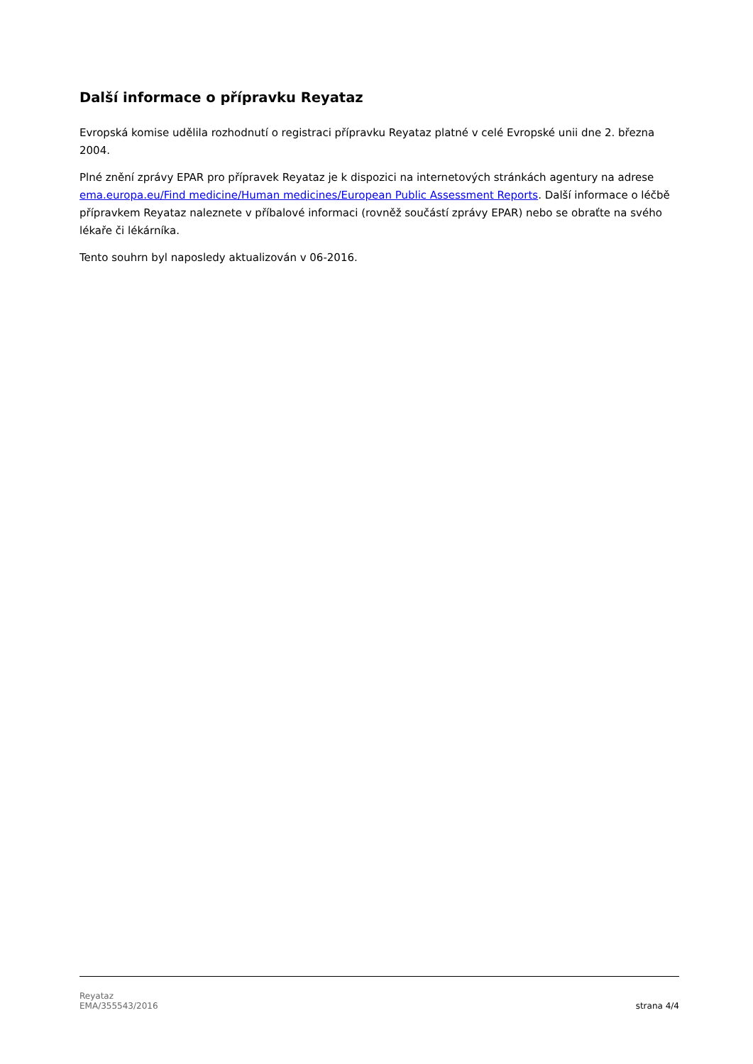Další informace o přípravku Reyataz
Evropská komise udělila rozhodnutí o registraci přípravku Reyataz platné v celé Evropské unii dne 2. března 2004.
Plné znění zprávy EPAR pro přípravek Reyataz je k dispozici na internetových stránkách agentury na adrese ema.europa.eu/Find medicine/Human medicines/European Public Assessment Reports. Další informace o léčbě přípravkem Reyataz naleznete v příbalové informaci (rovněž součástí zprávy EPAR) nebo se obraťte na svého lékaře či lékárníka.
Tento souhrn byl naposledy aktualizován v 06-2016.
Reyataz
EMA/355543/2016
strana 4/4